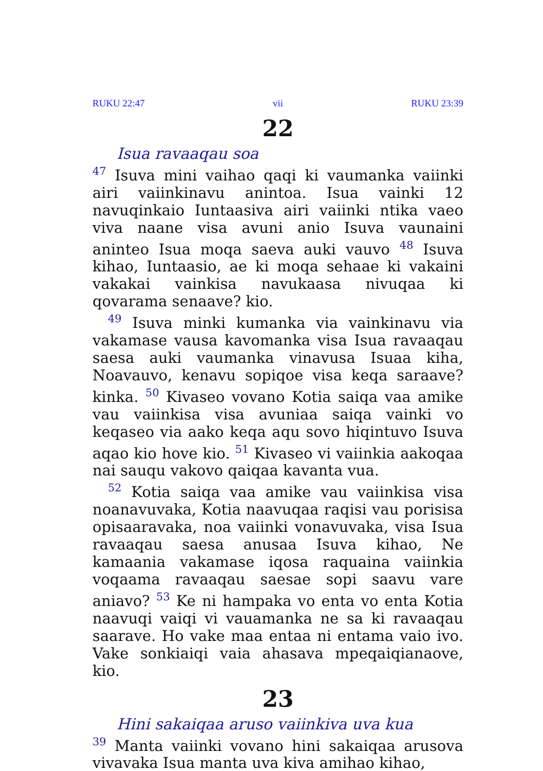RUKU 22:47 vii RUKU 23:39
22
Isua ravaaqau soa
<sup>47</sup> Isuva mini vaihao qaqi ki vaumanka vaiinki airi vaiinkinavu anintoa. Isua vainki 12 navuqinkaio Iuntaasiva airi vaiinki ntika vaeo viva naane visa avuni anio Isuva vaunaini aninteo Isua moqa saeva auki vauvo <sup>48</sup> Isuva kihao, Iuntaasio, ae ki moqa sehaae ki vakaini vakakai vainkisa navukaasa nivuqaa ki qovarama senaave? kio.
<sup>49</sup> Isuva minki kumanka via vainkinavu via vakamase vausa kavomanka visa Isua ravaaqau saesa auki vaumanka vinavusa Isuaa kiha, Noavauvo, kenavu sopiqoe visa keqa saraave? kinka. <sup>50</sup> Kivaseo vovano Kotia saiqa vaa amike vau vaiinkisa visa avuniaa saiqa vainki vo keqaseo via aako keqa aqu sovo hiqintuvo Isuva aqao kio hove kio. <sup>51</sup> Kivaseo vi vaiinkia aakoqaa nai sauqu vakovo qaiqaa kavanta vua.
<sup>52</sup> Kotia saiqa vaa amike vau vaiinkisa visa noanavuvaka, Kotia naavuqaa raqisi vau porisisa opisaaravaka, noa vaiinki vonavuvaka, visa Isua ravaaqau saesa anusaa Isuva kihao, Ne kamaania vakamase iqosa raquaina vaiinkia voqaama ravaaqau saesae sopi saavu vare aniavo? <sup>53</sup> Ke ni hampaka vo enta vo enta Kotia naavuqi vaiqi vi vauamanka ne sa ki ravaaqau saarave. Ho vake maa entaa ni entama vaio ivo. Vake sonkiaiqi vaia ahasava mpeqaiqianaove, kio.
23
Hini sakaiqaa aruso vaiinkiva uva kua
<sup>39</sup> Manta vaiinki vovano hini sakaiqaa arusova vivavaka Isua manta uva kiva amihao kihao,